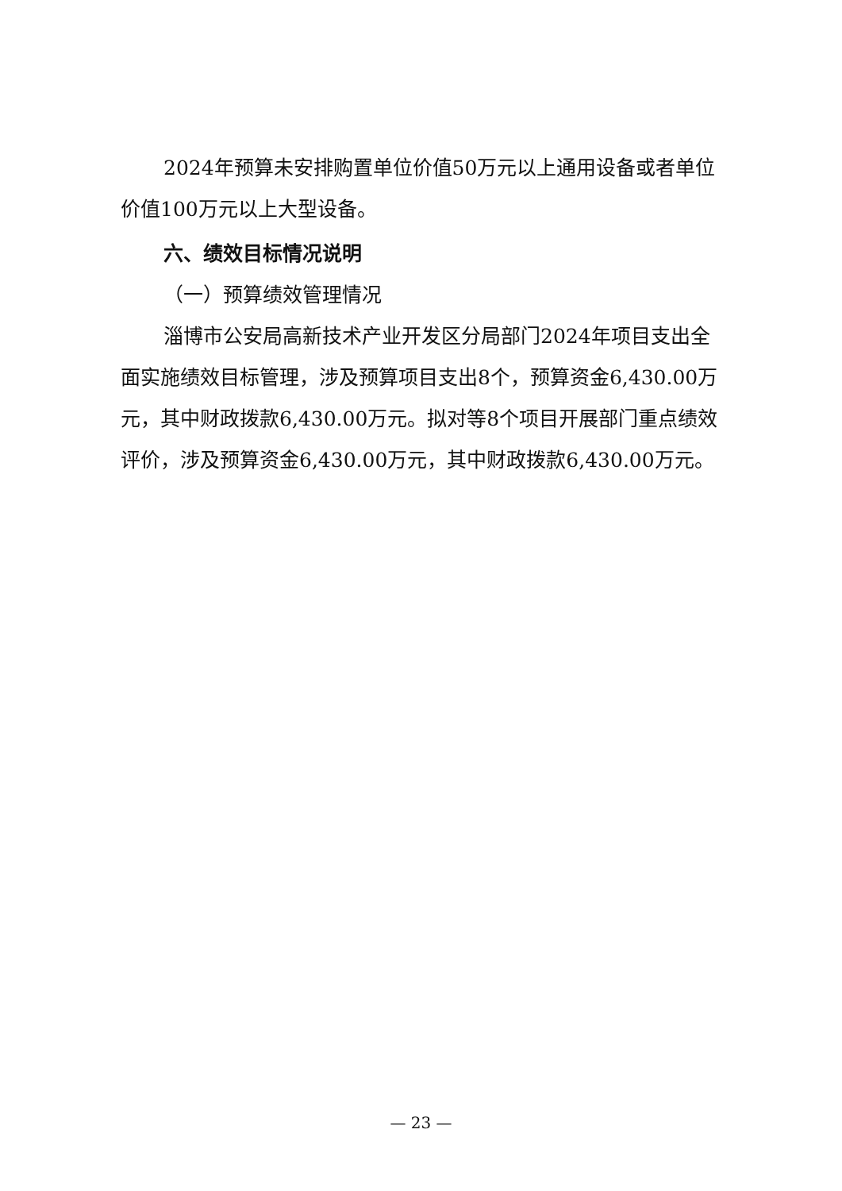2024年预算未安排购置单位价值50万元以上通用设备或者单位价值100万元以上大型设备。
六、绩效目标情况说明
（一）预算绩效管理情况
淄博市公安局高新技术产业开发区分局部门2024年项目支出全面实施绩效目标管理，涉及预算项目支出8个，预算资金6,430.00万元，其中财政拨款6,430.00万元。拟对等8个项目开展部门重点绩效评价，涉及预算资金6,430.00万元，其中财政拨款6,430.00万元。
— 23 —